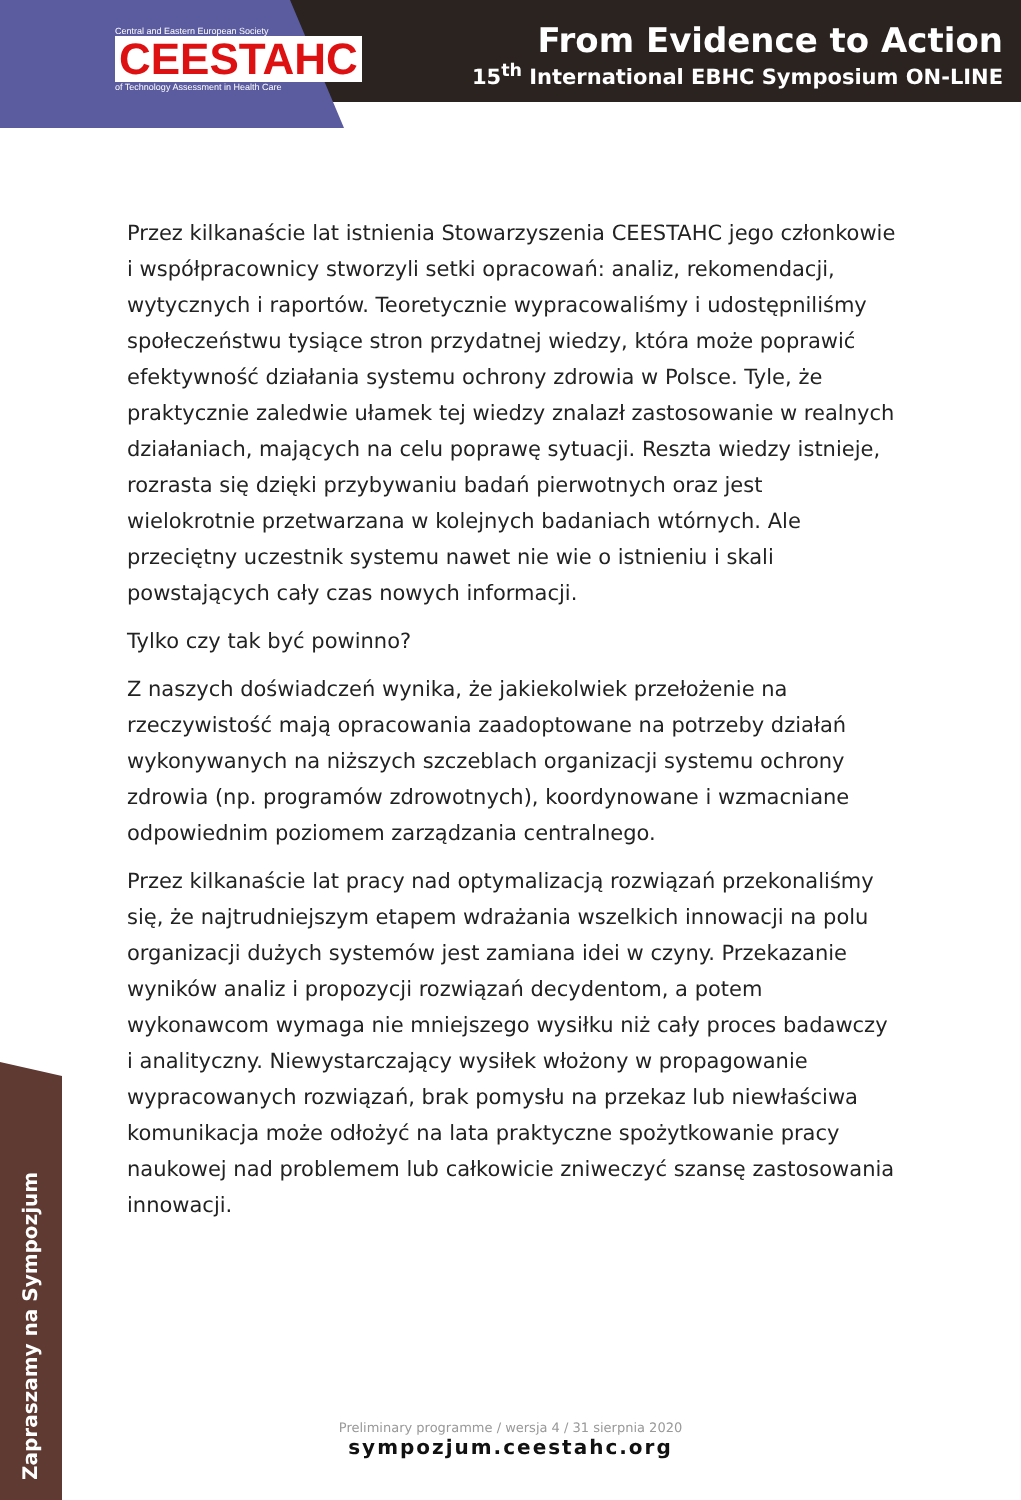Central and Eastern European Society
CEESTAHC
of Technology Assessment in Health Care
From Evidence to Action
15<sup>th</sup> International EBHC Symposium ON-LINE
Przez kilkanaście lat istnienia Stowarzyszenia CEESTAHC jego członkowie i współpracownicy stworzyli setki opracowań: analiz, rekomendacji, wytycznych i raportów. Teoretycznie wypracowaliśmy i udostępniliśmy społeczeństwu tysiące stron przydatnej wiedzy, która może poprawić efektywność działania systemu ochrony zdrowia w Polsce. Tyle, że praktycznie zaledwie ułamek tej wiedzy znalazł zastosowanie w realnych działaniach, mających na celu poprawę sytuacji. Reszta wiedzy istnieje, rozrasta się dzięki przybywaniu badań pierwotnych oraz jest wielokrotnie przetwarzana w kolejnych badaniach wtórnych. Ale przeciętny uczestnik systemu nawet nie wie o istnieniu i skali powstających cały czas nowych informacji.
Tylko czy tak być powinno?
Z naszych doświadczeń wynika, że jakiekolwiek przełożenie na rzeczywistość mają opracowania zaadoptowane na potrzeby działań wykonywanych na niższych szczeblach organizacji systemu ochrony zdrowia (np. programów zdrowotnych), koordynowane i wzmacniane odpowiednim poziomem zarządzania centralnego.
Przez kilkanaście lat pracy nad optymalizacją rozwiązań przekonaliśmy się, że najtrudniejszym etapem wdrażania wszelkich innowacji na polu organizacji dużych systemów jest zamiana idei w czyny. Przekazanie wyników analiz i propozycji rozwiązań decydentom, a potem wykonawcom wymaga nie mniejszego wysiłku niż cały proces badawczy i analityczny. Niewystarczający wysiłek włożony w propagowanie wypracowanych rozwiązań, brak pomysłu na przekaz lub niewłaściwa komunikacja może odłożyć na lata praktyczne spożytkowanie pracy naukowej nad problemem lub całkowicie zniweczyć szansę zastosowania innowacji.
Zapraszamy na Sympozjum
Preliminary programme / wersja 4 / 31 sierpnia 2020
sympozjum.ceestahc.org